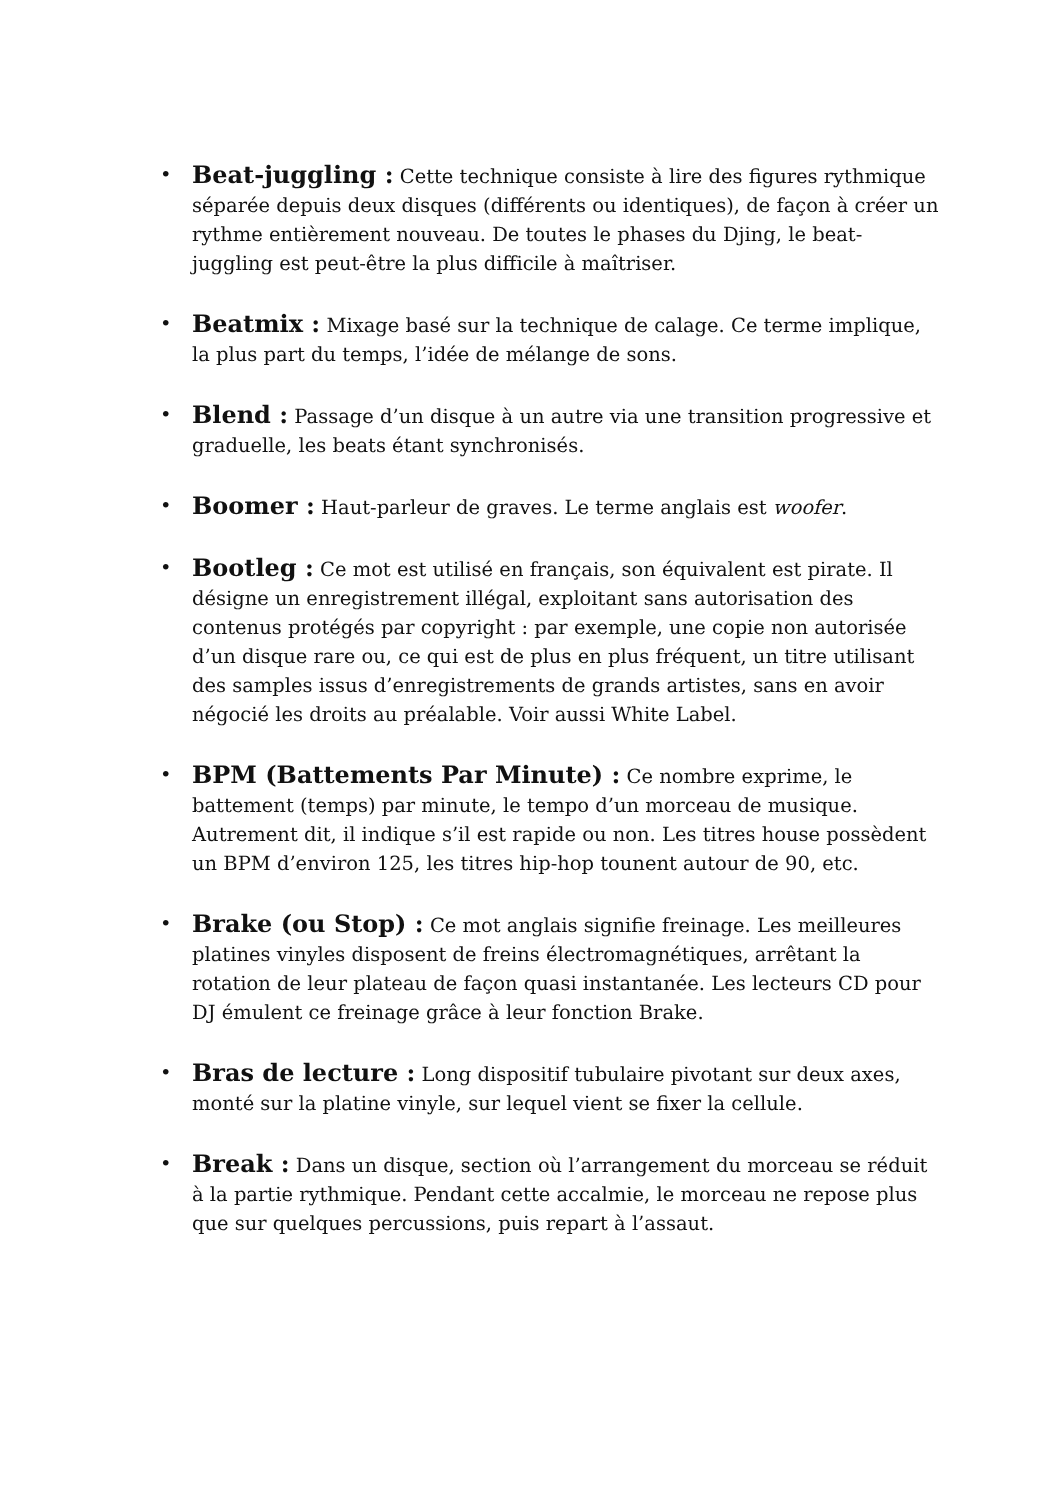• Beat-juggling : Cette technique consiste à lire des figures rythmique séparée depuis deux disques (différents ou identiques), de façon à créer un rythme entièrement nouveau. De toutes le phases du Djing, le beat-juggling est peut-être la plus difficile à maîtriser.
• Beatmix : Mixage basé sur la technique de calage. Ce terme implique, la plus part du temps, l’idée de mélange de sons.
• Blend : Passage d’un disque à un autre via une transition progressive et graduelle, les beats étant synchronisés.
• Boomer : Haut-parleur de graves. Le terme anglais est woofer.
• Bootleg : Ce mot est utilisé en français, son équivalent est pirate. Il désigne un enregistrement illégal, exploitant sans autorisation des contenus protégés par copyright : par exemple, une copie non autorisée d’un disque rare ou, ce qui est de plus en plus fréquent, un titre utilisant des samples issus d’enregistrements de grands artistes, sans en avoir négocié les droits au préalable. Voir aussi White Label.
• BPM (Battements Par Minute) : Ce nombre exprime, le battement (temps) par minute, le tempo d’un morceau de musique. Autrement dit, il indique s’il est rapide ou non. Les titres house possèdent un BPM d’environ 125, les titres hip-hop tounent autour de 90, etc.
• Brake (ou Stop) : Ce mot anglais signifie freinage. Les meilleures platines vinyles disposent de freins électromagnétiques, arrêtant la rotation de leur plateau de façon quasi instantanée. Les lecteurs CD pour DJ émulent ce freinage grâce à leur fonction Brake.
• Bras de lecture : Long dispositif tubulaire pivotant sur deux axes, monté sur la platine vinyle, sur lequel vient se fixer la cellule.
• Break : Dans un disque, section où l’arrangement du morceau se réduit à la partie rythmique. Pendant cette accalmie, le morceau ne repose plus que sur quelques percussions, puis repart à l’assaut.